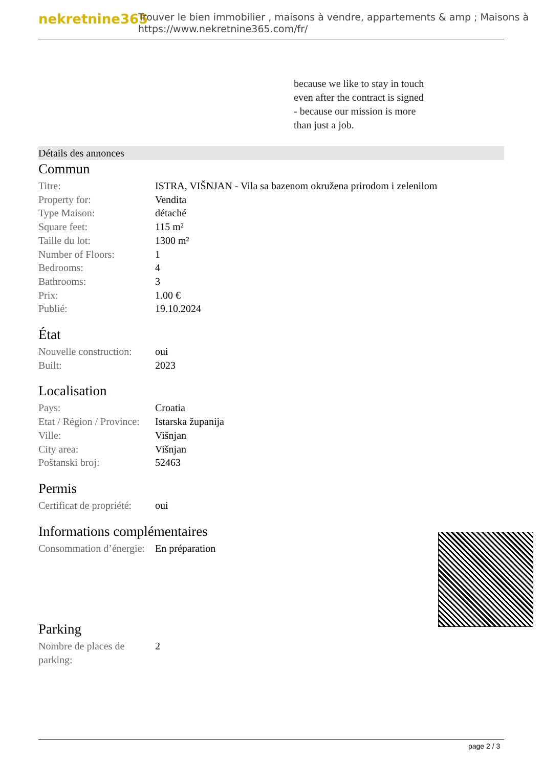nekretnine365
Trouver le bien immobilier , maisons à vendre, appartements & amp ; Maisons à
https://www.nekretnine365.com/fr/
because we like to stay in touch
even after the contract is signed
- because our mission is more
than just a job.
Détails des annonces
Commun
| Titre: | ISTRA, VIŠNJAN - Vila sa bazenom okružena prirodom i zelenilom |
| Property for: | Vendita |
| Type Maison: | détaché |
| Square feet: | 115 m² |
| Taille du lot: | 1300 m² |
| Number of Floors: | 1 |
| Bedrooms: | 4 |
| Bathrooms: | 3 |
| Prix: | 1.00 € |
| Publié: | 19.10.2024 |
État
| Nouvelle construction: | oui |
| Built: | 2023 |
Localisation
| Pays: | Croatia |
| Etat / Région / Province: | Istarska županija |
| Ville: | Višnjan |
| City area: | Višnjan |
| Poštanski broj: | 52463 |
Permis
| Certificat de propriété: | oui |
Informations complémentaires
| Consommation d’énergie: | En préparation |
Parking
| Nombre de places de parking: | 2 |
page 2 / 3